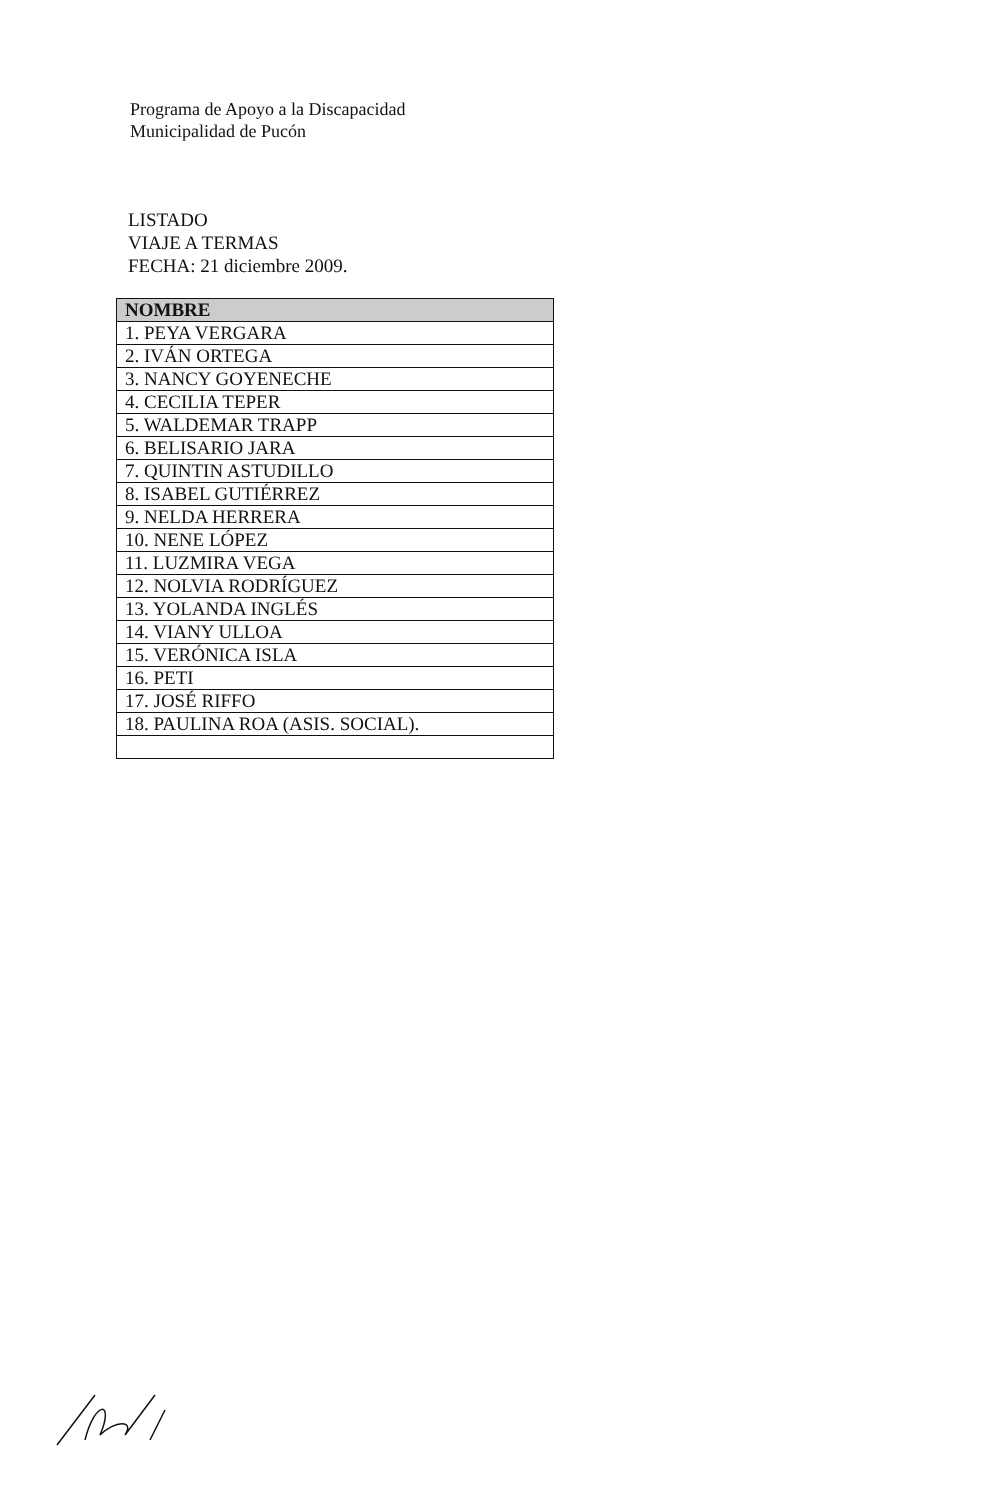Programa de Apoyo a la Discapacidad
Municipalidad de Pucón
LISTADO
VIAJE A TERMAS
FECHA: 21 diciembre 2009.
| NOMBRE |
| --- |
| 1. PEYA VERGARA |
| 2. IVÁN ORTEGA |
| 3. NANCY GOYENECHE |
| 4. CECILIA TEPER |
| 5. WALDEMAR TRAPP |
| 6. BELISARIO JARA |
| 7. QUINTIN ASTUDILLO |
| 8. ISABEL GUTIÉRREZ |
| 9. NELDA HERRERA |
| 10. NENE LÓPEZ |
| 11. LUZMIRA VEGA |
| 12. NOLVIA RODRÍGUEZ |
| 13. YOLANDA INGLÉS |
| 14. VIANY ULLOA |
| 15. VERÓNICA ISLA |
| 16. PETI |
| 17. JOSÉ RIFFO |
| 18. PAULINA ROA (ASIS. SOCIAL). |